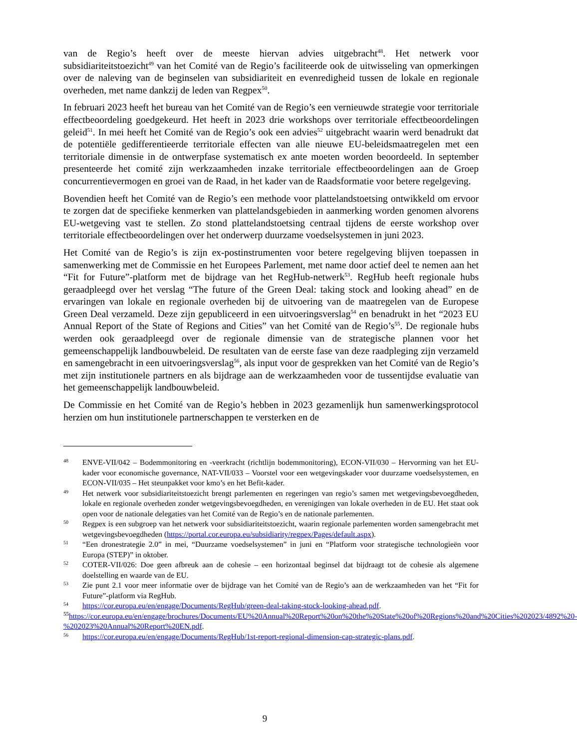van de Regio’s heeft over de meeste hiervan advies uitgebracht<sup>48</sup>. Het netwerk voor subsidiariteitstoezicht<sup>49</sup> van het Comité van de Regio’s faciliteerde ook de uitwisseling van opmerkingen over de naleving van de beginselen van subsidiariteit en evenredigheid tussen de lokale en regionale overheden, met name dankzij de leden van Regpex<sup>50</sup>.
In februari 2023 heeft het bureau van het Comité van de Regio’s een vernieuwde strategie voor territoriale effectbeoordeling goedgekeurd. Het heeft in 2023 drie workshops over territoriale effectbeoordelingen geleid<sup>51</sup>. In mei heeft het Comité van de Regio’s ook een advies<sup>52</sup> uitgebracht waarin werd benadrukt dat de potentiële gedifferentieerde territoriale effecten van alle nieuwe EU-beleidsmaatregelen met een territoriale dimensie in de ontwerpfase systematisch ex ante moeten worden beoordeeld. In september presenteerde het comité zijn werkzaamheden inzake territoriale effectbeoordelingen aan de Groep concurrentievermogen en groei van de Raad, in het kader van de Raadsformatie voor betere regelgeving.
Bovendien heeft het Comité van de Regio’s een methode voor plattelandstoetsing ontwikkeld om ervoor te zorgen dat de specifieke kenmerken van plattelandsgebieden in aanmerking worden genomen alvorens EU-wetgeving vast te stellen. Zo stond plattelandstoetsing centraal tijdens de eerste workshop over territoriale effectbeoordelingen over het onderwerp duurzame voedselsystemen in juni 2023.
Het Comité van de Regio’s is zijn ex-postinstrumenten voor betere regelgeving blijven toepassen in samenwerking met de Commissie en het Europees Parlement, met name door actief deel te nemen aan het “Fit for Future”-platform met de bijdrage van het RegHub-netwerk<sup>53</sup>. RegHub heeft regionale hubs geraadpleegd over het verslag “The future of the Green Deal: taking stock and looking ahead” en de ervaringen van lokale en regionale overheden bij de uitvoering van de maatregelen van de Europese Green Deal verzameld. Deze zijn gepubliceerd in een uitvoeringsverslag<sup>54</sup> en benadrukt in het “2023 EU Annual Report of the State of Regions and Cities” van het Comité van de Regio’s<sup>55</sup>. De regionale hubs werden ook geraadpleegd over de regionale dimensie van de strategische plannen voor het gemeenschappelijk landbouwbeleid. De resultaten van de eerste fase van deze raadpleging zijn verzameld en samengebracht in een uitvoeringsverslag<sup>56</sup>, als input voor de gesprekken van het Comité van de Regio’s met zijn institutionele partners en als bijdrage aan de werkzaamheden voor de tussentijdse evaluatie van het gemeenschappelijk landbouwbeleid.
De Commissie en het Comité van de Regio’s hebben in 2023 gezamenlijk hun samenwerkingsprotocol herzien om hun institutionele partnerschappen te versterken en de
48 ENVE-VII/042 – Bodemmonitoring en -veerkracht (richtlijn bodemmonitoring), ECON-VII/030 – Hervorming van het EU-kader voor economische governance, NAT-VII/033 – Voorstel voor een wetgevingskader voor duurzame voedselsystemen, en ECON-VII/035 – Het steunpakket voor kmo’s en het Befit-kader.
49 Het netwerk voor subsidiariteitstoezicht brengt parlementen en regeringen van regio’s samen met wetgevingsbevoegdheden, lokale en regionale overheden zonder wetgevingsbevoegdheden, en verenigingen van lokale overheden in de EU. Het staat ook open voor de nationale delegaties van het Comité van de Regio’s en de nationale parlementen.
50 Regpex is een subgroep van het netwerk voor subsidiariteitstoezicht, waarin regionale parlementen worden samengebracht met wetgevingsbevoegdheden (https://portal.cor.europa.eu/subsidiarity/regpex/Pages/default.aspx).
51 “Een dronestrategie 2.0” in mei, “Duurzame voedselsystemen” in juni en “Platform voor strategische technologieën voor Europa (STEP)” in oktober.
52 COTER-VII/026: Doe geen afbreuk aan de cohesie – een horizontaal beginsel dat bijdraagt tot de cohesie als algemene doelstelling en waarde van de EU.
53 Zie punt 2.1 voor meer informatie over de bijdrage van het Comité van de Regio’s aan de werkzaamheden van het “Fit for Future”-platform via RegHub.
54 https://cor.europa.eu/en/engage/Documents/RegHub/green-deal-taking-stock-looking-ahead.pdf.
<sup>55</sup> https://cor.europa.eu/en/engage/brochures/Documents/EU%20Annual%20Report%20on%20the%20State%20of%20Regions%20and%20Cities%202023/4892%20-%202023%20Annual%20Report%20EN.pdf.
56 https://cor.europa.eu/en/engage/Documents/RegHub/1st-report-regional-dimension-cap-strategic-plans.pdf.
9